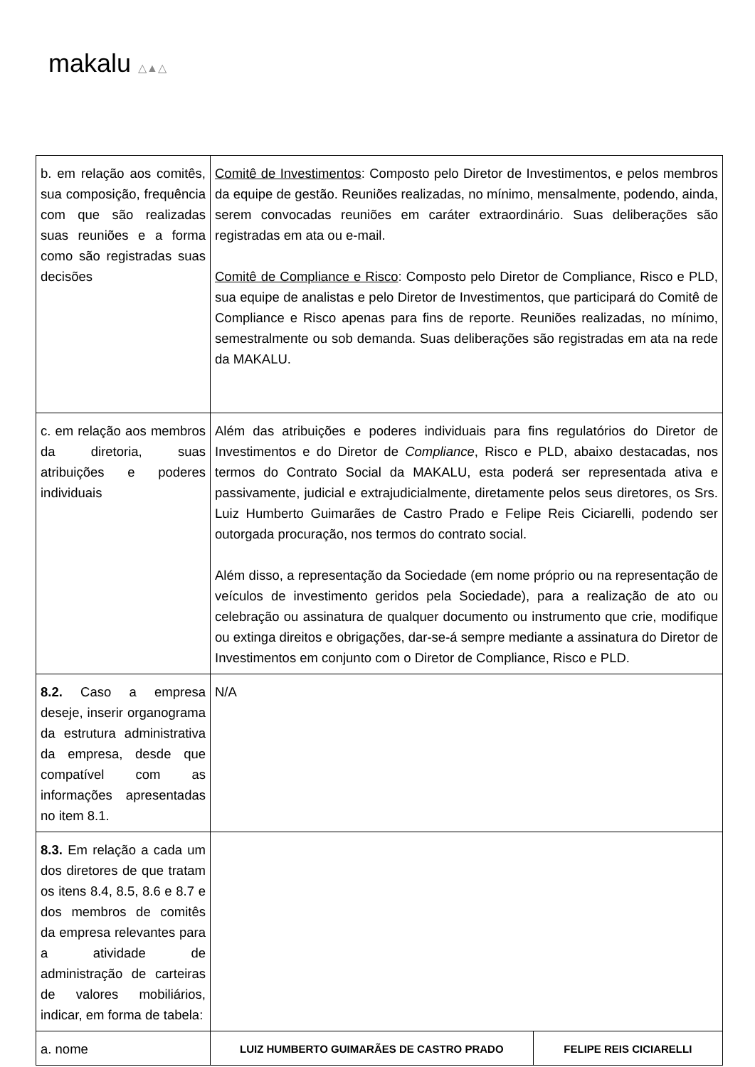makalu △▲△
| b. em relação aos comitês, sua composição, frequência com que são realizadas suas reuniões e a forma como são registradas suas decisões | Comitê de Investimentos : Composto pelo Diretor de Investimentos, e pelos membros da equipe de gestão. Reuniões realizadas, no mínimo, mensalmente, podendo, ainda, serem convocadas reuniões em caráter extraordinário. Suas deliberações são registradas em ata ou e-mail. Comitê de Compliance e Risco : Composto pelo Diretor de Compliance, Risco e PLD, sua equipe de analistas e pelo Diretor de Investimentos, que participará do Comitê de Compliance e Risco apenas para fins de reporte. Reuniões realizadas, no mínimo, semestralmente ou sob demanda. Suas deliberações são registradas em ata na rede da MAKALU. | |
| c. em relação aos membros da diretoria, suas atribuições e poderes individuais | Além das atribuições e poderes individuais para fins regulatórios do Diretor de Investimentos e do Diretor de Compliance , Risco e PLD, abaixo destacadas, nos termos do Contrato Social da MAKALU, esta poderá ser representada ativa e passivamente, judicial e extrajudicialmente, diretamente pelos seus diretores, os Srs. Luiz Humberto Guimarães de Castro Prado e Felipe Reis Ciciarelli, podendo ser outorgada procuração, nos termos do contrato social. Além disso, a representação da Sociedade (em nome próprio ou na representação de veículos de investimento geridos pela Sociedade), para a realização de ato ou celebração ou assinatura de qualquer documento ou instrumento que crie, modifique ou extinga direitos e obrigações, dar-se-á sempre mediante a assinatura do Diretor de Investimentos em conjunto com o Diretor de Compliance, Risco e PLD. | |
| 8.2. Caso a empresa deseje, inserir organograma da estrutura administrativa da empresa, desde que compatível com as informações apresentadas no item 8.1. | N/A | |
| 8.3. Em relação a cada um dos diretores de que tratam os itens 8.4, 8.5, 8.6 e 8.7 e dos membros de comitês da empresa relevantes para a atividade de administração de carteiras de valores mobiliários, indicar, em forma de tabela: | | |
| a. nome | LUIZ HUMBERTO GUIMARÃES DE CASTRO PRADO | FELIPE REIS CICIARELLI |